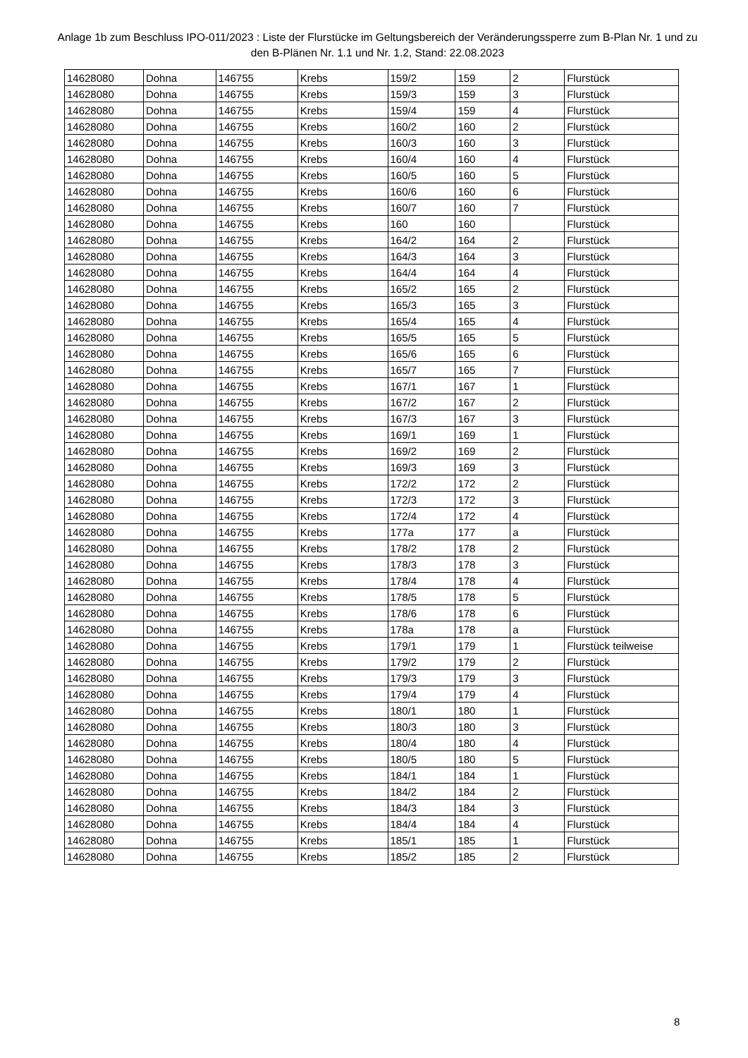Anlage 1b zum Beschluss IPO-011/2023 : Liste der Flurstücke im Geltungsbereich der Veränderungssperre zum B-Plan Nr. 1 und zu den B-Plänen Nr. 1.1 und Nr. 1.2, Stand: 22.08.2023
| 14628080 | Dohna | 146755 | Krebs | 159/2 | 159 | 2 | Flurstück |
| 14628080 | Dohna | 146755 | Krebs | 159/3 | 159 | 3 | Flurstück |
| 14628080 | Dohna | 146755 | Krebs | 159/4 | 159 | 4 | Flurstück |
| 14628080 | Dohna | 146755 | Krebs | 160/2 | 160 | 2 | Flurstück |
| 14628080 | Dohna | 146755 | Krebs | 160/3 | 160 | 3 | Flurstück |
| 14628080 | Dohna | 146755 | Krebs | 160/4 | 160 | 4 | Flurstück |
| 14628080 | Dohna | 146755 | Krebs | 160/5 | 160 | 5 | Flurstück |
| 14628080 | Dohna | 146755 | Krebs | 160/6 | 160 | 6 | Flurstück |
| 14628080 | Dohna | 146755 | Krebs | 160/7 | 160 | 7 | Flurstück |
| 14628080 | Dohna | 146755 | Krebs | 160 | 160 | | Flurstück |
| 14628080 | Dohna | 146755 | Krebs | 164/2 | 164 | 2 | Flurstück |
| 14628080 | Dohna | 146755 | Krebs | 164/3 | 164 | 3 | Flurstück |
| 14628080 | Dohna | 146755 | Krebs | 164/4 | 164 | 4 | Flurstück |
| 14628080 | Dohna | 146755 | Krebs | 165/2 | 165 | 2 | Flurstück |
| 14628080 | Dohna | 146755 | Krebs | 165/3 | 165 | 3 | Flurstück |
| 14628080 | Dohna | 146755 | Krebs | 165/4 | 165 | 4 | Flurstück |
| 14628080 | Dohna | 146755 | Krebs | 165/5 | 165 | 5 | Flurstück |
| 14628080 | Dohna | 146755 | Krebs | 165/6 | 165 | 6 | Flurstück |
| 14628080 | Dohna | 146755 | Krebs | 165/7 | 165 | 7 | Flurstück |
| 14628080 | Dohna | 146755 | Krebs | 167/1 | 167 | 1 | Flurstück |
| 14628080 | Dohna | 146755 | Krebs | 167/2 | 167 | 2 | Flurstück |
| 14628080 | Dohna | 146755 | Krebs | 167/3 | 167 | 3 | Flurstück |
| 14628080 | Dohna | 146755 | Krebs | 169/1 | 169 | 1 | Flurstück |
| 14628080 | Dohna | 146755 | Krebs | 169/2 | 169 | 2 | Flurstück |
| 14628080 | Dohna | 146755 | Krebs | 169/3 | 169 | 3 | Flurstück |
| 14628080 | Dohna | 146755 | Krebs | 172/2 | 172 | 2 | Flurstück |
| 14628080 | Dohna | 146755 | Krebs | 172/3 | 172 | 3 | Flurstück |
| 14628080 | Dohna | 146755 | Krebs | 172/4 | 172 | 4 | Flurstück |
| 14628080 | Dohna | 146755 | Krebs | 177a | 177 | a | Flurstück |
| 14628080 | Dohna | 146755 | Krebs | 178/2 | 178 | 2 | Flurstück |
| 14628080 | Dohna | 146755 | Krebs | 178/3 | 178 | 3 | Flurstück |
| 14628080 | Dohna | 146755 | Krebs | 178/4 | 178 | 4 | Flurstück |
| 14628080 | Dohna | 146755 | Krebs | 178/5 | 178 | 5 | Flurstück |
| 14628080 | Dohna | 146755 | Krebs | 178/6 | 178 | 6 | Flurstück |
| 14628080 | Dohna | 146755 | Krebs | 178a | 178 | a | Flurstück |
| 14628080 | Dohna | 146755 | Krebs | 179/1 | 179 | 1 | Flurstück teilweise |
| 14628080 | Dohna | 146755 | Krebs | 179/2 | 179 | 2 | Flurstück |
| 14628080 | Dohna | 146755 | Krebs | 179/3 | 179 | 3 | Flurstück |
| 14628080 | Dohna | 146755 | Krebs | 179/4 | 179 | 4 | Flurstück |
| 14628080 | Dohna | 146755 | Krebs | 180/1 | 180 | 1 | Flurstück |
| 14628080 | Dohna | 146755 | Krebs | 180/3 | 180 | 3 | Flurstück |
| 14628080 | Dohna | 146755 | Krebs | 180/4 | 180 | 4 | Flurstück |
| 14628080 | Dohna | 146755 | Krebs | 180/5 | 180 | 5 | Flurstück |
| 14628080 | Dohna | 146755 | Krebs | 184/1 | 184 | 1 | Flurstück |
| 14628080 | Dohna | 146755 | Krebs | 184/2 | 184 | 2 | Flurstück |
| 14628080 | Dohna | 146755 | Krebs | 184/3 | 184 | 3 | Flurstück |
| 14628080 | Dohna | 146755 | Krebs | 184/4 | 184 | 4 | Flurstück |
| 14628080 | Dohna | 146755 | Krebs | 185/1 | 185 | 1 | Flurstück |
| 14628080 | Dohna | 146755 | Krebs | 185/2 | 185 | 2 | Flurstück |
8